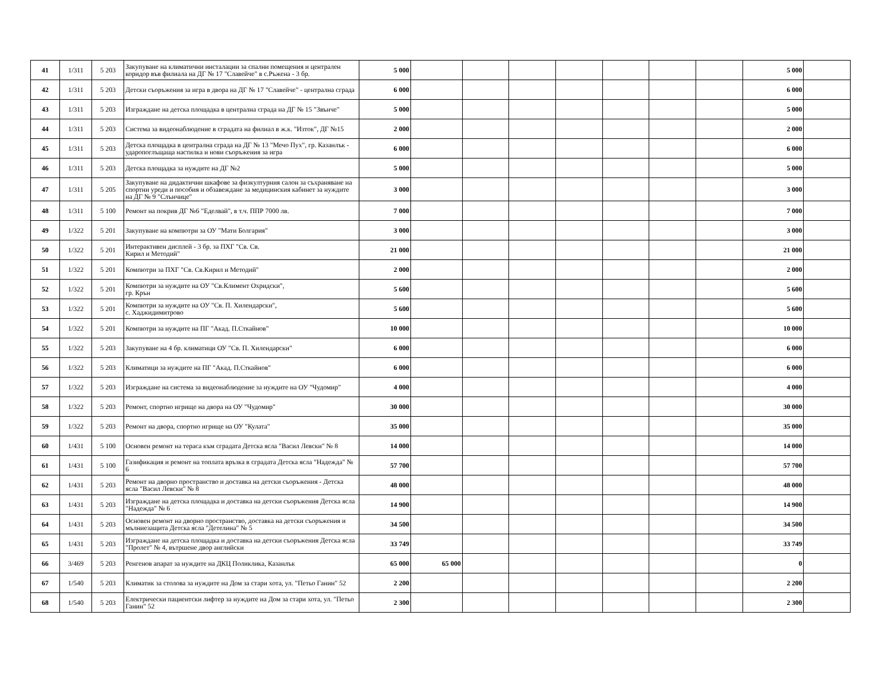| 41 | 1/311 | 5 203 | Закупуване на климатични инсталации за спални помещения и централен коридор във филиала на ДГ № 17 "Славейче" в с.Ръжена - 3 бр. | 5 000 | | | | | | | | 5 000 | |
| 42 | 1/311 | 5 203 | Детски съоръжения за игра в двора на ДГ № 17 "Славейче" - централна сграда | 6 000 | | | | | | | | 6 000 | |
| 43 | 1/311 | 5 203 | Изграждане на детска площадка в централна сграда на ДГ № 15 "Звънче" | 5 000 | | | | | | | | 5 000 | |
| 44 | 1/311 | 5 203 | Система за видеонаблюдение в сградата на филиал в ж.к. "Изток", ДГ №15 | 2 000 | | | | | | | | 2 000 | |
| 45 | 1/311 | 5 203 | Детска площадка в централна сграда на ДГ № 13 "Мечо Пух", гр. Казанлък - ударопоглъщаща настилка и нови съоръжения за игра | 6 000 | | | | | | | | 6 000 | |
| 46 | 1/311 | 5 203 | Детска площадка за нуждите на ДГ №2 | 5 000 | | | | | | | | 5 000 | |
| 47 | 1/311 | 5 205 | Закупуване на дидактични шкафове за физкултурния салон за съхраняване на спортни уреди и пособия и обзавеждане за медицинския кабинет за нуждите на ДГ № 9 "Слънчице" | 3 000 | | | | | | | | 3 000 | |
| 48 | 1/311 | 5 100 | Ремонт на покрив ДГ №6 "Еделвай", в т.ч. ППР 7000 лв. | 7 000 | | | | | | | | 7 000 | |
| 49 | 1/322 | 5 201 | Закупуване на компютри за ОУ "Мати Болгария" | 3 000 | | | | | | | | 3 000 | |
| 50 | 1/322 | 5 201 | Интерактивен дисплей - 3 бр. за ПХГ "Св. Св. Кирил и Методий" | 21 000 | | | | | | | | 21 000 | |
| 51 | 1/322 | 5 201 | Компютри за ПХГ "Св. Св.Кирил и Методий" | 2 000 | | | | | | | | 2 000 | |
| 52 | 1/322 | 5 201 | Компютри за нуждите на ОУ "Св.Климент Охридски", гр. Крън | 5 600 | | | | | | | | 5 600 | |
| 53 | 1/322 | 5 201 | Компютри за нуждите на ОУ "Св. П. Хилендарски", с. Хаджидимитрово | 5 600 | | | | | | | | 5 600 | |
| 54 | 1/322 | 5 201 | Компютри за нуждите на ПГ "Акад. П.Сткайнов" | 10 000 | | | | | | | | 10 000 | |
| 55 | 1/322 | 5 203 | Закупуване на 4 бр. климатици ОУ "Св. П. Хилендарски" | 6 000 | | | | | | | | 6 000 | |
| 56 | 1/322 | 5 203 | Климатици за нуждите на ПГ "Акад. П.Сткайнов" | 6 000 | | | | | | | | 6 000 | |
| 57 | 1/322 | 5 203 | Изграждане на система за видеонаблюдение за нуждите на ОУ "Чудомир" | 4 000 | | | | | | | | 4 000 | |
| 58 | 1/322 | 5 203 | Ремонт, спортно игрище на двора на ОУ "Чудомир" | 30 000 | | | | | | | | 30 000 | |
| 59 | 1/322 | 5 203 | Ремонт на двора, спортно игрище на ОУ "Кулата" | 35 000 | | | | | | | | 35 000 | |
| 60 | 1/431 | 5 100 | Основен ремонт на тераса към сградата Детска ясла "Васил Левски" № 8 | 14 000 | | | | | | | | 14 000 | |
| 61 | 1/431 | 5 100 | Газификация и ремонт на топлата връзка в сградата Детска ясла "Надежда" № 6 | 57 700 | | | | | | | | 57 700 | |
| 62 | 1/431 | 5 203 | Ремонт на дворно пространство и доставка на детски съоръжения - Детска ясла "Васил Левски" № 8 | 48 000 | | | | | | | | 48 000 | |
| 63 | 1/431 | 5 203 | Изграждане на детска площадка и доставка на детски съоръжения Детска ясла "Надежда" № 6 | 14 900 | | | | | | | | 14 900 | |
| 64 | 1/431 | 5 203 | Основен ремонт на дворно пространство, доставка на детски съоръжения и мълниезащита Детска ясла "Детелина" № 5 | 34 500 | | | | | | | | 34 500 | |
| 65 | 1/431 | 5 203 | Изграждане на детска площадка и доставка на детски съоръжения Детска ясла "Пролет" № 4, вътршене двор английски | 33 749 | | | | | | | | 33 749 | |
| 66 | 3/469 | 5 203 | Ренгенов апарат за нуждите на ДКЦ Поликлика, Казанлък | 65 000 | 65 000 | | | | | | | 0 | |
| 67 | 1/540 | 5 203 | Климатик за столова за нуждите на Дом за стари хота, ул. "Петьо Ганин" 52 | 2 200 | | | | | | | | 2 200 | |
| 68 | 1/540 | 5 203 | Електрически пациентски лифтер за нуждите на Дом за стари хота, ул. "Петьо Ганин" 52 | 2 300 | | | | | | | | 2 300 | |